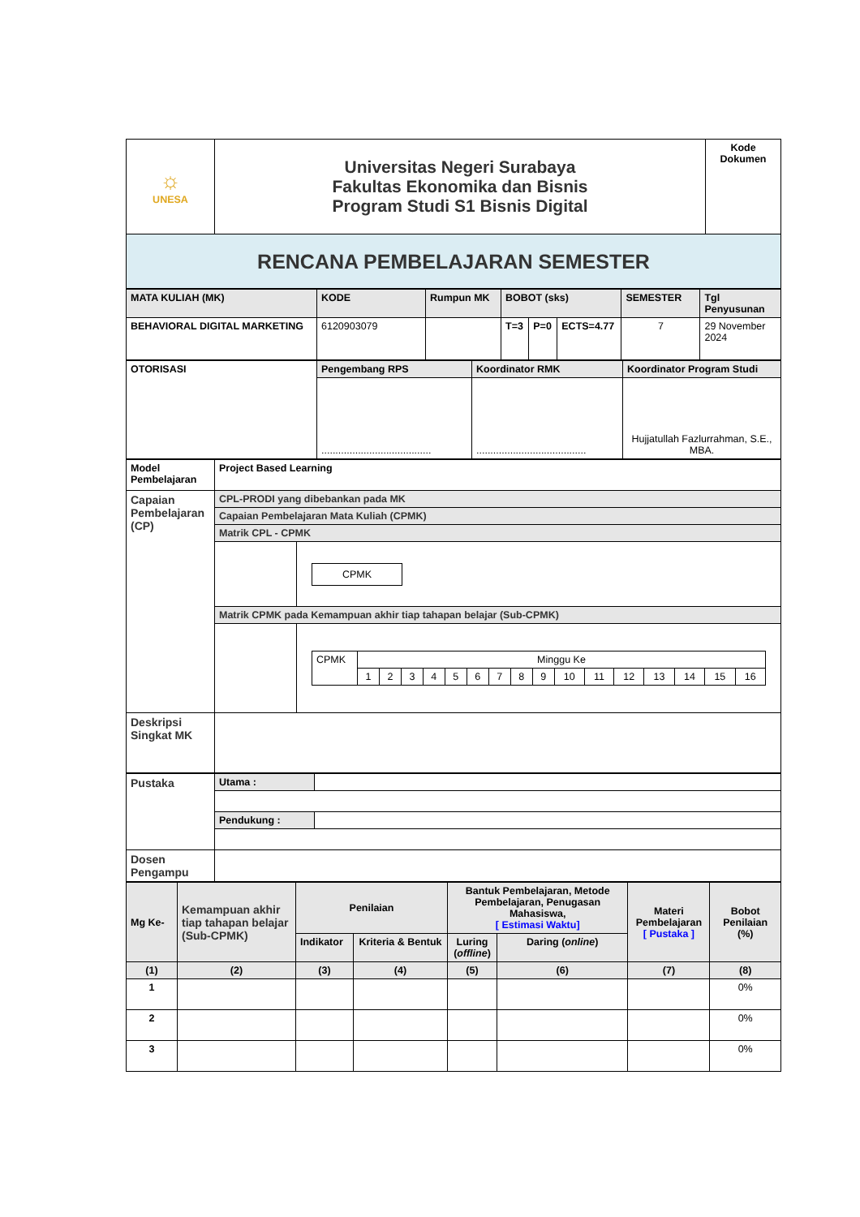| ☼ UNESA | Universitas Negeri Surabaya Fakultas Ekonomika dan Bisnis Program Studi S1 Bisnis Digital | Kode Dokumen |
| RENCANA PEMBELAJARAN SEMESTER | | |
| MATA KULIAH (MK) | KODE | Rumpun MK | BOBOT (sks) | | | SEMESTER | Tgl Penyusunan |
| BEHAVIORAL DIGITAL MARKETING | 6120903079 | | T=3 | P=0 | ECTS=4.77 | 7 | 29 November 2024 |
| OTORISASI | Pengembang RPS | Koordinator RMK | Koordinator Program Studi |
| | ....................................... | ....................................... | Hujjatullah Fazlurrahman, S.E., MBA. |
| Model Pembelajaran | Project Based Learning | |
| Capaian Pembelajaran (CP) | CPL-PRODI yang dibebankan pada MK | |
| | Capaian Pembelajaran Mata Kuliah (CPMK) | |
| | Matrik CPL - CPMK | |
| | | CPMK |
| | Matrik CPMK pada Kemampuan akhir tiap tahapan belajar (Sub-CPMK) | |
| | | / CPMK / Minggu Ke / / / / / / / / / / / / / / / / / / 1 / 2 / 3 / 4 / 5 / 6 / 7 / 8 / 9 / 10 / 11 / 12 / 13 / 14 / 15 / 16 / |
| Deskripsi Singkat MK | | |
| Pustaka | Utama : | |
| | Pendukung : | |
| Dosen Pengampu | | |
| Mg Ke- | Kemampuan akhir tiap tahapan belajar (Sub-CPMK) | Penilaian | | Bantuk Pembelajaran, Metode Pembelajaran, Penugasan Mahasiswa, [ Estimasi Waktu] | | Materi Pembelajaran [ Pustaka ] | Bobot Penilaian (%) |
| | | Indikator | Kriteria & Bentuk | Luring ( offline ) | Daring ( online ) | | |
| (1) | (2) | (3) | (4) | (5) | (6) | (7) | (8) |
| 1 | | | | | | | 0% |
| 2 | | | | | | | 0% |
| 3 | | | | | | | 0% |